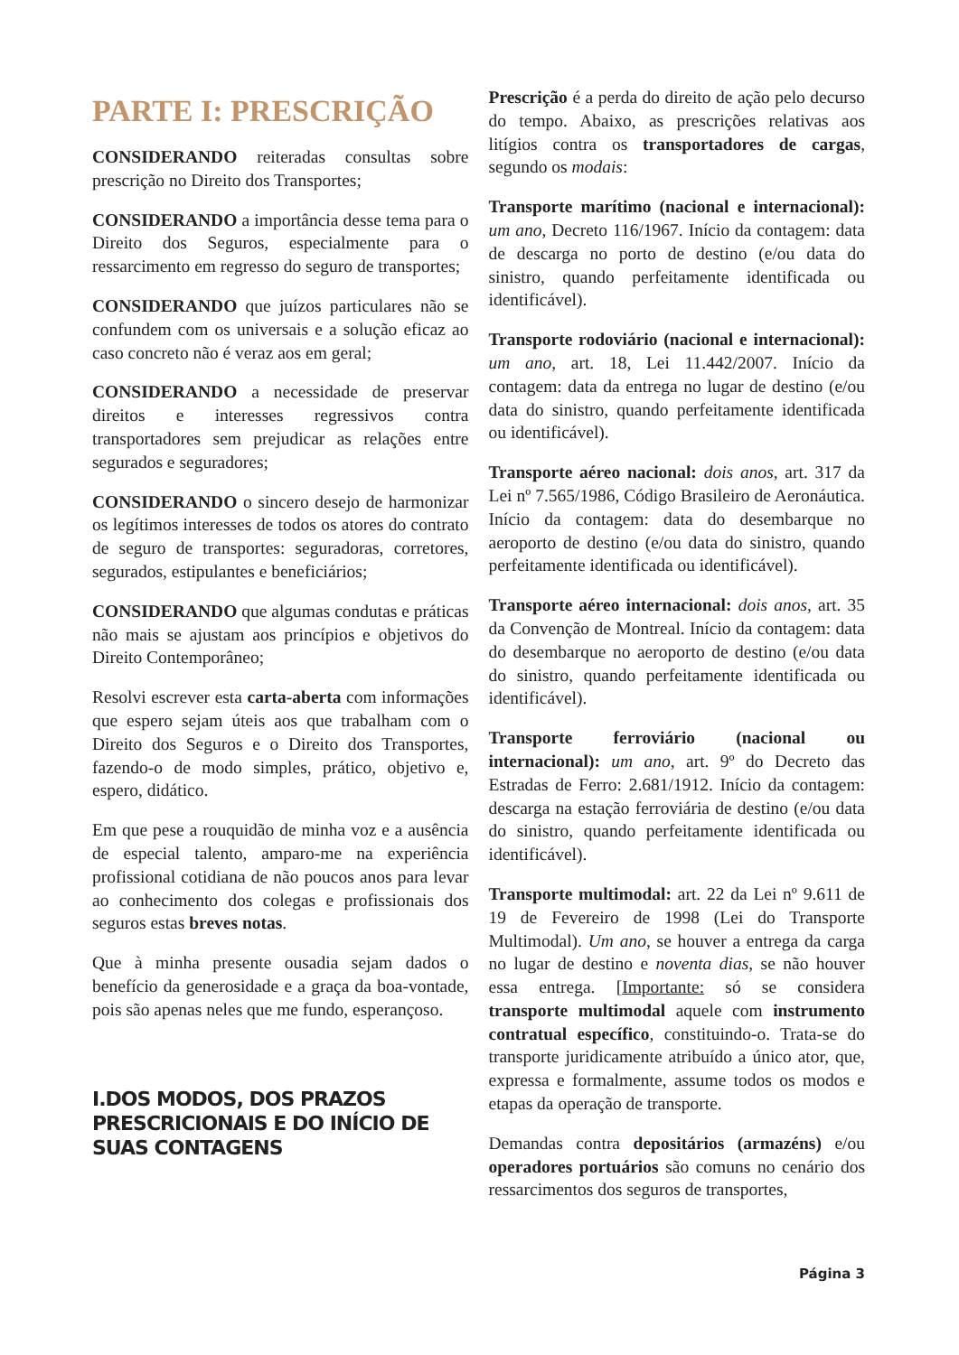PARTE I: PRESCRIÇÃO
CONSIDERANDO reiteradas consultas sobre prescrição no Direito dos Transportes;
CONSIDERANDO a importância desse tema para o Direito dos Seguros, especialmente para o ressarcimento em regresso do seguro de transportes;
CONSIDERANDO que juízos particulares não se confundem com os universais e a solução eficaz ao caso concreto não é veraz aos em geral;
CONSIDERANDO a necessidade de preservar direitos e interesses regressivos contra transportadores sem prejudicar as relações entre segurados e seguradores;
CONSIDERANDO o sincero desejo de harmonizar os legítimos interesses de todos os atores do contrato de seguro de transportes: seguradoras, corretores, segurados, estipulantes e beneficiários;
CONSIDERANDO que algumas condutas e práticas não mais se ajustam aos princípios e objetivos do Direito Contemporâneo;
Resolvi escrever esta carta-aberta com informações que espero sejam úteis aos que trabalham com o Direito dos Seguros e o Direito dos Transportes, fazendo-o de modo simples, prático, objetivo e, espero, didático.
Em que pese a rouquidão de minha voz e a ausência de especial talento, amparo-me na experiência profissional cotidiana de não poucos anos para levar ao conhecimento dos colegas e profissionais dos seguros estas breves notas.
Que à minha presente ousadia sejam dados o benefício da generosidade e a graça da boa-vontade, pois são apenas neles que me fundo, esperançoso.
I.DOS MODOS, DOS PRAZOS PRESCRICIONAIS E DO INÍCIO DE SUAS CONTAGENS
Prescrição é a perda do direito de ação pelo decurso do tempo. Abaixo, as prescrições relativas aos litígios contra os transportadores de cargas, segundo os modais:
Transporte marítimo (nacional e internacional): um ano, Decreto 116/1967. Início da contagem: data de descarga no porto de destino (e/ou data do sinistro, quando perfeitamente identificada ou identificável).
Transporte rodoviário (nacional e internacional): um ano, art. 18, Lei 11.442/2007. Início da contagem: data da entrega no lugar de destino (e/ou data do sinistro, quando perfeitamente identificada ou identificável).
Transporte aéreo nacional: dois anos, art. 317 da Lei nº 7.565/1986, Código Brasileiro de Aeronáutica. Início da contagem: data do desembarque no aeroporto de destino (e/ou data do sinistro, quando perfeitamente identificada ou identificável).
Transporte aéreo internacional: dois anos, art. 35 da Convenção de Montreal. Início da contagem: data do desembarque no aeroporto de destino (e/ou data do sinistro, quando perfeitamente identificada ou identificável).
Transporte ferroviário (nacional ou internacional): um ano, art. 9º do Decreto das Estradas de Ferro: 2.681/1912. Início da contagem: descarga na estação ferroviária de destino (e/ou data do sinistro, quando perfeitamente identificada ou identificável).
Transporte multimodal: art. 22 da Lei nº 9.611 de 19 de Fevereiro de 1998 (Lei do Transporte Multimodal). Um ano, se houver a entrega da carga no lugar de destino e noventa dias, se não houver essa entrega. [Importante: só se considera transporte multimodal aquele com instrumento contratual específico, constituindo-o. Trata-se do transporte juridicamente atribuído a único ator, que, expressa e formalmente, assume todos os modos e etapas da operação de transporte.
Demandas contra depositários (armazéns) e/ou operadores portuários são comuns no cenário dos ressarcimentos dos seguros de transportes,
Página 3